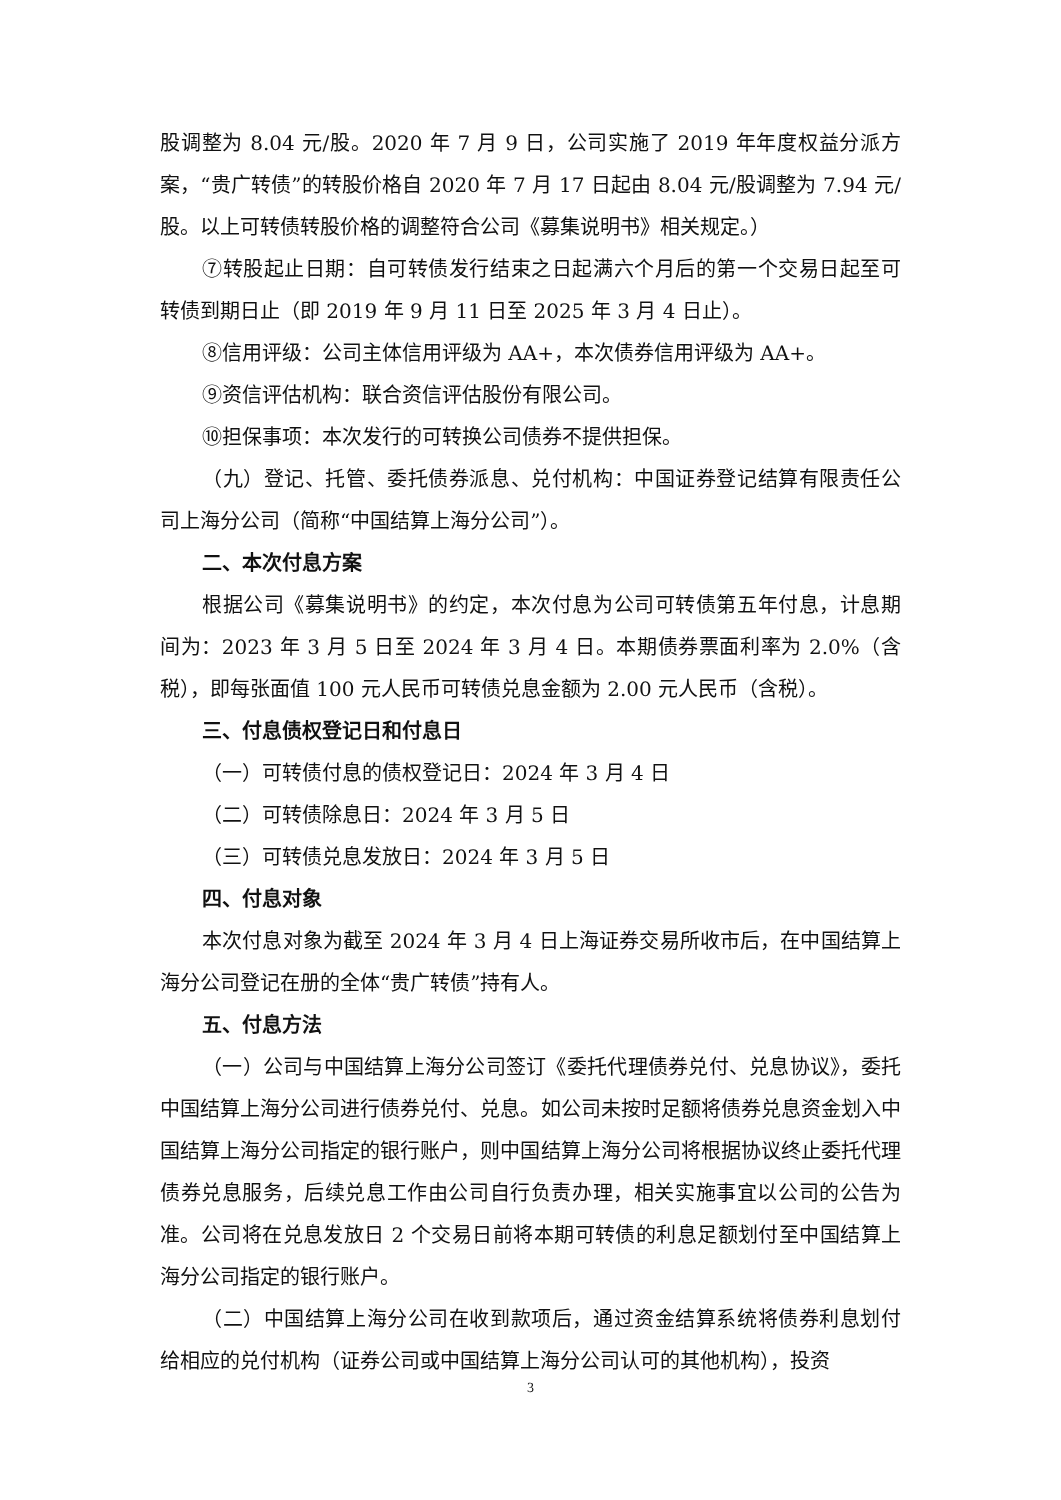股调整为 8.04 元/股。2020 年 7 月 9 日，公司实施了 2019 年年度权益分派方案，“贵广转债”的转股价格自 2020 年 7 月 17 日起由 8.04 元/股调整为 7.94 元/股。以上可转债转股价格的调整符合公司《募集说明书》相关规定。）
⑦转股起止日期：自可转债发行结束之日起满六个月后的第一个交易日起至可转债到期日止（即 2019 年 9 月 11 日至 2025 年 3 月 4 日止）。
⑧信用评级：公司主体信用评级为 AA+，本次债券信用评级为 AA+。
⑨资信评估机构：联合资信评估股份有限公司。
⑩担保事项：本次发行的可转换公司债券不提供担保。
（九）登记、托管、委托债券派息、兑付机构：中国证券登记结算有限责任公司上海分公司（简称“中国结算上海分公司”）。
二、本次付息方案
根据公司《募集说明书》的约定，本次付息为公司可转债第五年付息，计息期间为：2023 年 3 月 5 日至 2024 年 3 月 4 日。本期债券票面利率为 2.0%（含税），即每张面值 100 元人民币可转债兑息金额为 2.00 元人民币（含税）。
三、付息债权登记日和付息日
（一）可转债付息的债权登记日：2024 年 3 月 4 日
（二）可转债除息日：2024 年 3 月 5 日
（三）可转债兑息发放日：2024 年 3 月 5 日
四、付息对象
本次付息对象为截至 2024 年 3 月 4 日上海证券交易所收市后，在中国结算上海分公司登记在册的全体“贵广转债”持有人。
五、付息方法
（一）公司与中国结算上海分公司签订《委托代理债券兑付、兑息协议》，委托中国结算上海分公司进行债券兑付、兑息。如公司未按时足额将债券兑息资金划入中国结算上海分公司指定的银行账户，则中国结算上海分公司将根据协议终止委托代理债券兑息服务，后续兑息工作由公司自行负责办理，相关实施事宜以公司的公告为准。公司将在兑息发放日 2 个交易日前将本期可转债的利息足额划付至中国结算上海分公司指定的银行账户。
（二）中国结算上海分公司在收到款项后，通过资金结算系统将债券利息划付给相应的兑付机构（证券公司或中国结算上海分公司认可的其他机构），投资
3